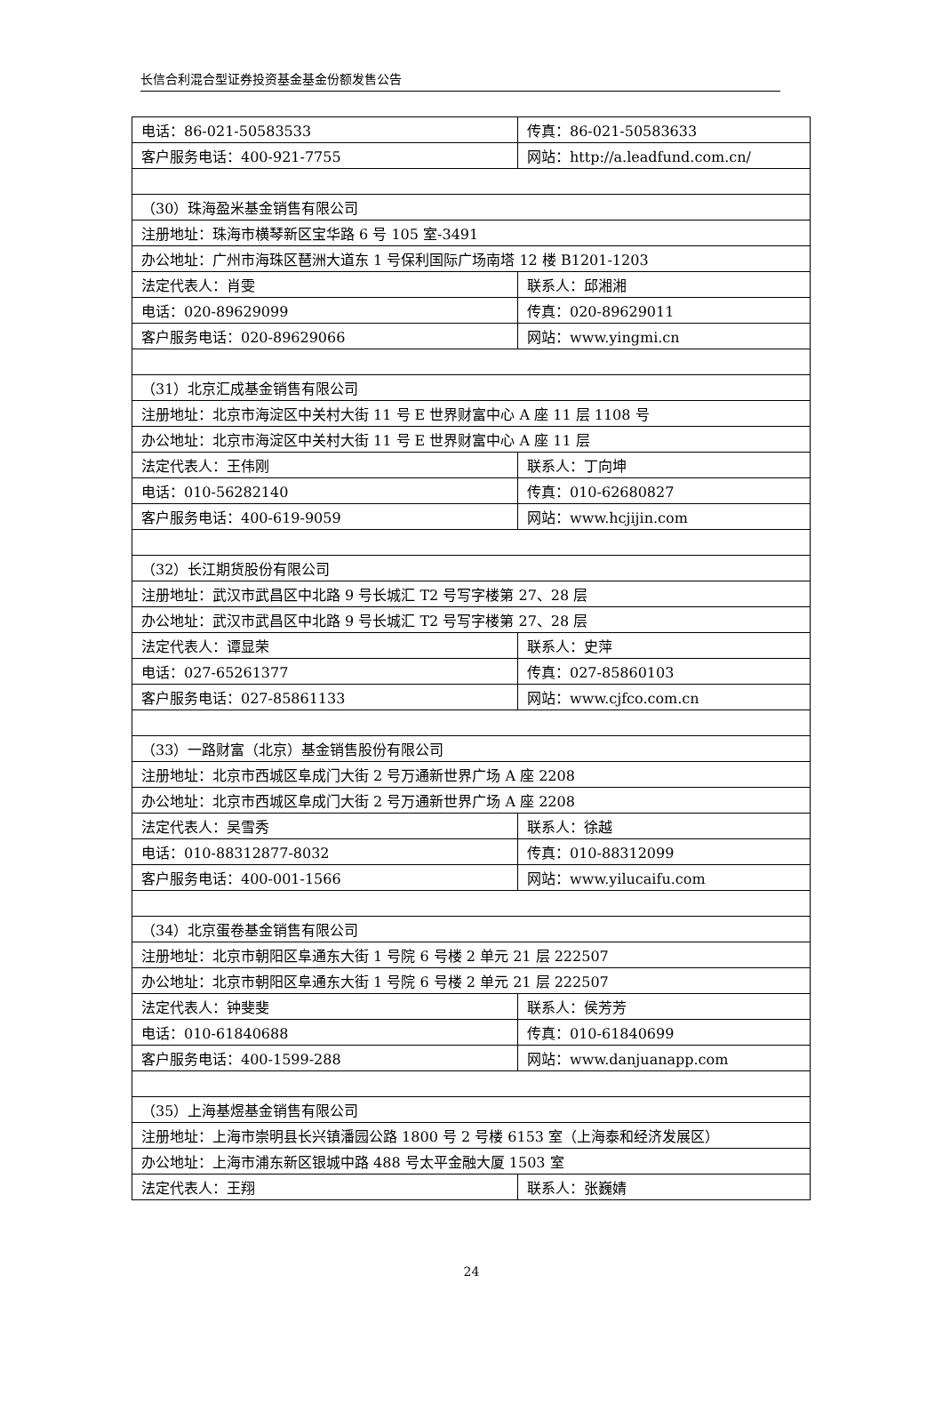长信合利混合型证券投资基金基金份额发售公告
| 电话：86-021-50583533 | 传真：86-021-50583633 |
| 客户服务电话：400-921-7755 | 网站：http://a.leadfund.com.cn/ |
| （30）珠海盈米基金销售有限公司 | |
| 注册地址：珠海市横琴新区宝华路 6 号 105 室-3491 | |
| 办公地址：广州市海珠区琶洲大道东 1 号保利国际广场南塔 12 楼 B1201-1203 | |
| 法定代表人：肖雯 | 联系人：邱湘湘 |
| 电话：020-89629099 | 传真：020-89629011 |
| 客户服务电话：020-89629066 | 网站：www.yingmi.cn |
| （31）北京汇成基金销售有限公司 | |
| 注册地址：北京市海淀区中关村大街 11 号 E 世界财富中心 A 座 11 层 1108 号 | |
| 办公地址：北京市海淀区中关村大街 11 号 E 世界财富中心 A 座 11 层 | |
| 法定代表人：王伟刚 | 联系人：丁向坤 |
| 电话：010-56282140 | 传真：010-62680827 |
| 客户服务电话：400-619-9059 | 网站：www.hcjijin.com |
| （32）长江期货股份有限公司 | |
| 注册地址：武汉市武昌区中北路 9 号长城汇 T2 号写字楼第 27、28 层 | |
| 办公地址：武汉市武昌区中北路 9 号长城汇 T2 号写字楼第 27、28 层 | |
| 法定代表人：谭显荣 | 联系人：史萍 |
| 电话：027-65261377 | 传真：027-85860103 |
| 客户服务电话：027-85861133 | 网站：www.cjfco.com.cn |
| （33）一路财富（北京）基金销售股份有限公司 | |
| 注册地址：北京市西城区阜成门大街 2 号万通新世界广场 A 座 2208 | |
| 办公地址：北京市西城区阜成门大街 2 号万通新世界广场 A 座 2208 | |
| 法定代表人：吴雪秀 | 联系人：徐越 |
| 电话：010-88312877-8032 | 传真：010-88312099 |
| 客户服务电话：400-001-1566 | 网站：www.yilucaifu.com |
| （34）北京蛋卷基金销售有限公司 | |
| 注册地址：北京市朝阳区阜通东大街 1 号院 6 号楼 2 单元 21 层 222507 | |
| 办公地址：北京市朝阳区阜通东大街 1 号院 6 号楼 2 单元 21 层 222507 | |
| 法定代表人：钟斐斐 | 联系人：侯芳芳 |
| 电话：010-61840688 | 传真：010-61840699 |
| 客户服务电话：400-1599-288 | 网站：www.danjuanapp.com |
| （35）上海基煜基金销售有限公司 | |
| 注册地址：上海市崇明县长兴镇潘园公路 1800 号 2 号楼 6153 室（上海泰和经济发展区） | |
| 办公地址：上海市浦东新区银城中路 488 号太平金融大厦 1503 室 | |
| 法定代表人：王翔 | 联系人：张巍婧 |
24